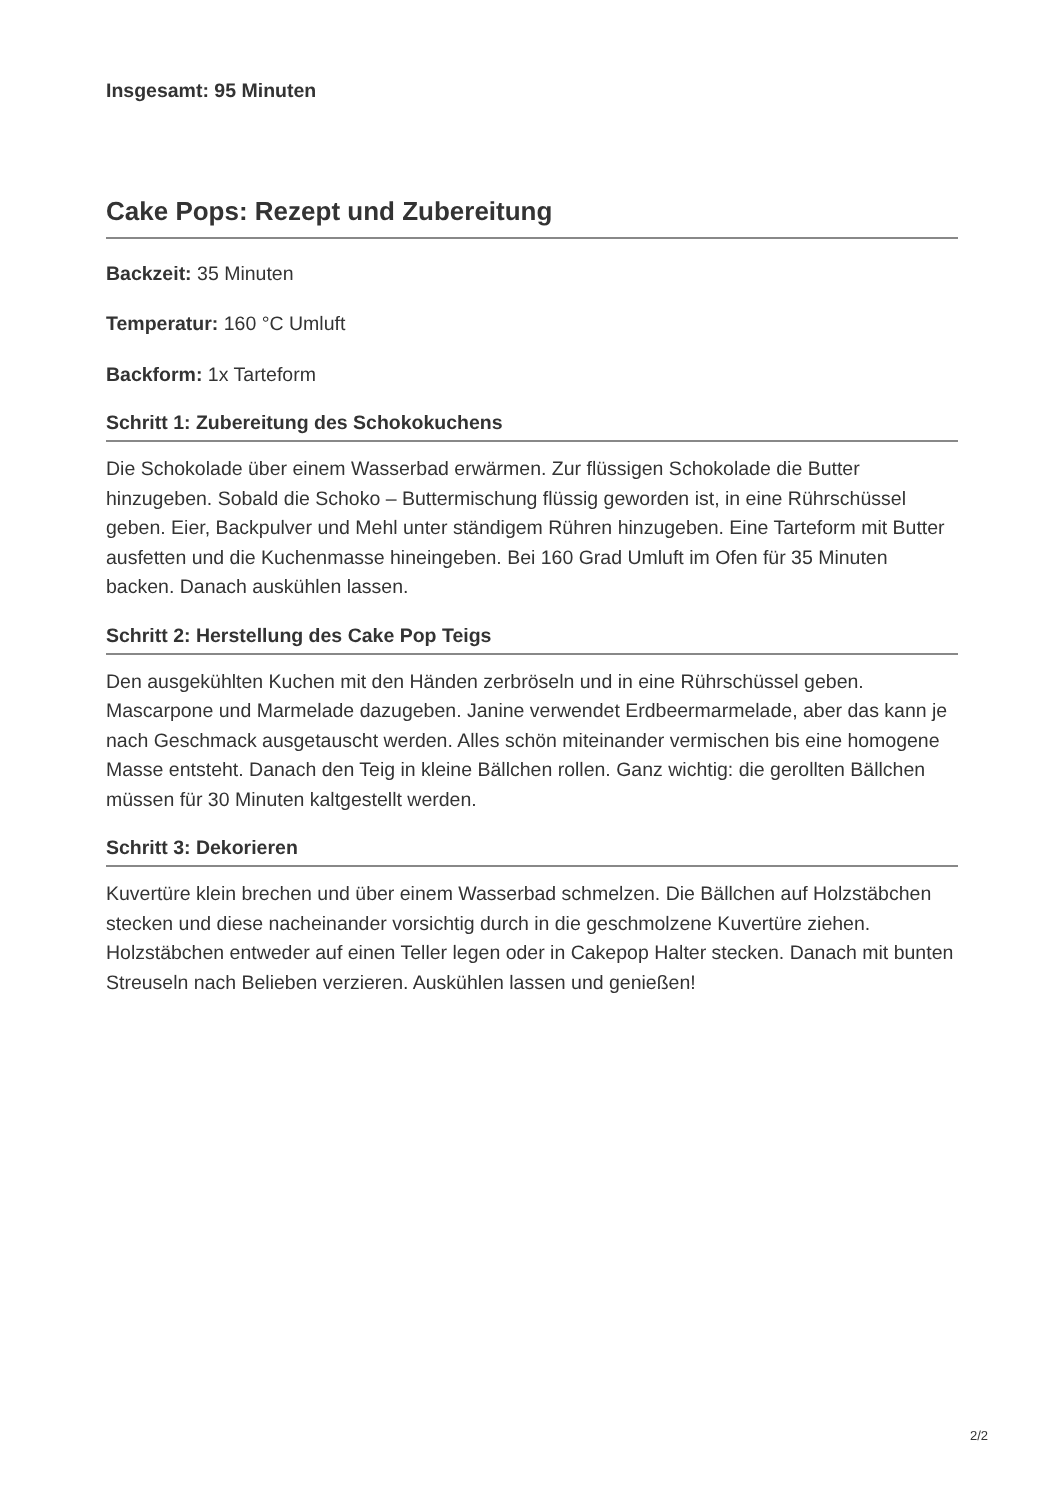Insgesamt: 95 Minuten
Cake Pops: Rezept und Zubereitung
Backzeit: 35 Minuten
Temperatur: 160 °C Umluft
Backform: 1x Tarteform
Schritt 1: Zubereitung des Schokokuchens
Die Schokolade über einem Wasserbad erwärmen. Zur flüssigen Schokolade die Butter hinzugeben. Sobald die Schoko – Buttermischung flüssig geworden ist, in eine Rührschüssel geben. Eier, Backpulver und Mehl unter ständigem Rühren hinzugeben. Eine Tarteform mit Butter ausfetten und die Kuchenmasse hineingeben. Bei 160 Grad Umluft im Ofen für 35 Minuten backen. Danach auskühlen lassen.
Schritt 2: Herstellung des Cake Pop Teigs
Den ausgekühlten Kuchen mit den Händen zerbröseln und in eine Rührschüssel geben. Mascarpone und Marmelade dazugeben. Janine verwendet Erdbeermarmelade, aber das kann je nach Geschmack ausgetauscht werden. Alles schön miteinander vermischen bis eine homogene Masse entsteht. Danach den Teig in kleine Bällchen rollen. Ganz wichtig: die gerollten Bällchen müssen für 30 Minuten kaltgestellt werden.
Schritt 3: Dekorieren
Kuvertüre klein brechen und über einem Wasserbad schmelzen. Die Bällchen auf Holzstäbchen stecken und diese nacheinander vorsichtig durch in die geschmolzene Kuvertüre ziehen. Holzstäbchen entweder auf einen Teller legen oder in Cakepop Halter stecken. Danach mit bunten Streuseln nach Belieben verzieren. Auskühlen lassen und genießen!
2/2